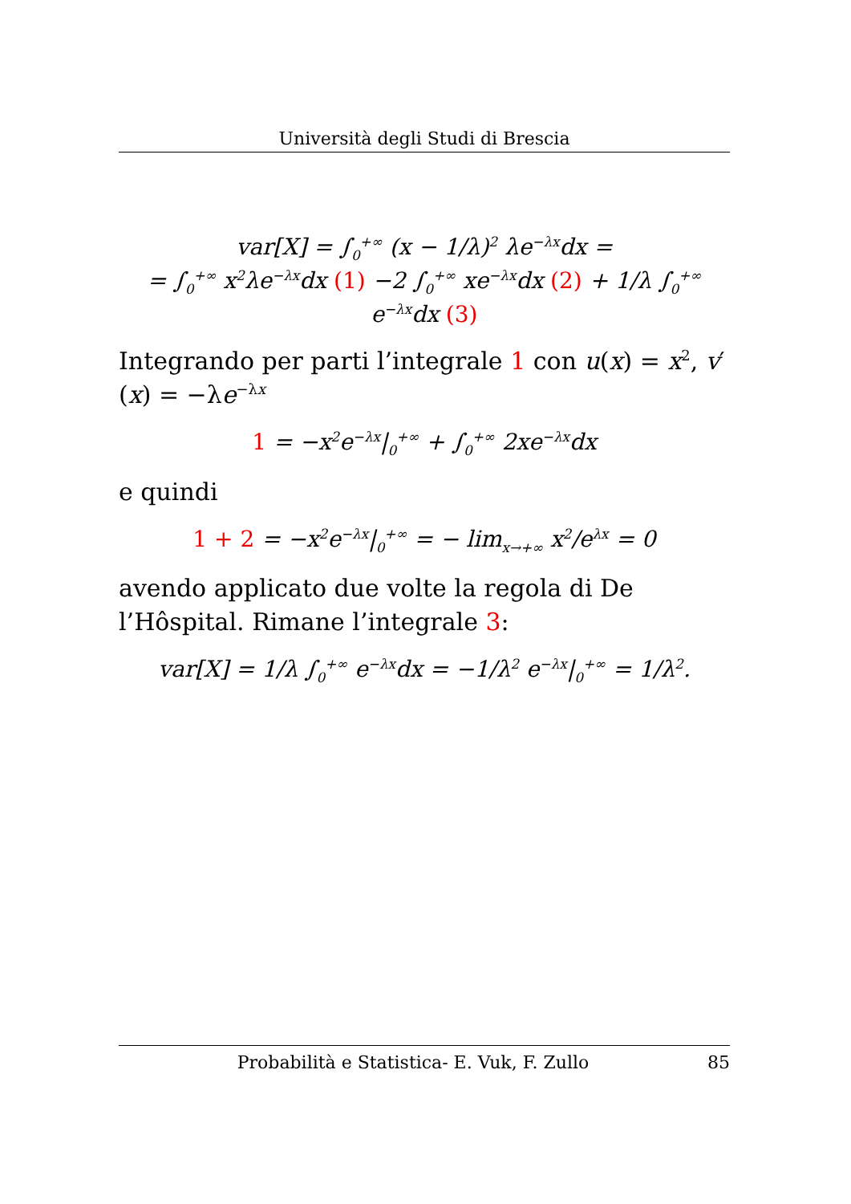Università degli Studi di Brescia
var[X] = ∫<sub>0</sub><sup>+∞</sup> (x − 1/λ)<sup>2</sup> λe<sup>−λx</sup>dx =
= ∫<sub>0</sub><sup>+∞</sup> x<sup>2</sup>λe<sup>−λx</sup>dx (1) −2 ∫<sub>0</sub><sup>+∞</sup> xe<sup>−λx</sup>dx (2) + 1/λ ∫<sub>0</sub><sup>+∞</sup> e<sup>−λx</sup>dx (3)
Integrando per parti l’integrale 1 con u(x) = x<sup>2</sup>, v′(x) = −λe<sup>−λx</sup>
1 = −x<sup>2</sup>e<sup>−λx</sup>|<sub>0</sub><sup>+∞</sup> + ∫<sub>0</sub><sup>+∞</sup> 2xe<sup>−λx</sup>dx
e quindi
1 + 2 = −x<sup>2</sup>e<sup>−λx</sup>|<sub>0</sub><sup>+∞</sup> = − lim<sub>x→+∞</sub> x<sup>2</sup>/e<sup>λx</sup> = 0
avendo applicato due volte la regola di De l’Hôspital. Rimane l’integrale 3:
var[X] = 1/λ ∫<sub>0</sub><sup>+∞</sup> e<sup>−λx</sup>dx = −1/λ<sup>2</sup> e<sup>−λx</sup>|<sub>0</sub><sup>+∞</sup> = 1/λ<sup>2</sup>.
Probabilità e Statistica- E. Vuk, F. Zullo 85